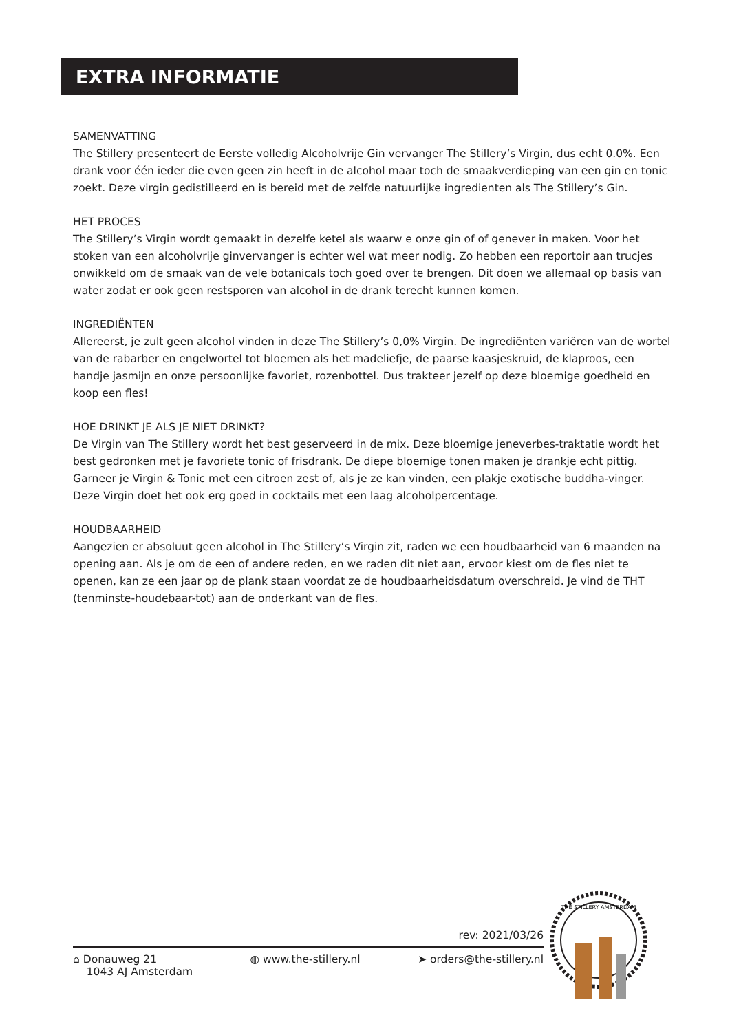EXTRA INFORMATIE
SAMENVATTING
The Stillery presenteert de Eerste volledig Alcoholvrije Gin vervanger The Stillery’s Virgin, dus echt 0.0%. Een drank voor één ieder die even geen zin heeft in de alcohol maar toch de smaakverdieping van een gin en tonic zoekt. Deze virgin gedistilleerd en is bereid met de zelfde natuurlijke ingredienten als The Stillery’s Gin.
HET PROCES
The Stillery’s Virgin wordt gemaakt in dezelfe ketel als waarw e onze gin of of genever in maken. Voor het stoken van een alcoholvrije ginvervanger is echter wel wat meer nodig. Zo hebben een reportoir aan trucjes onwikkeld om de smaak van de vele botanicals toch goed over te brengen. Dit doen we allemaal op basis van water zodat er ook geen restsporen van alcohol in de drank terecht kunnen komen.
INGREDIËNTEN
Allereerst, je zult geen alcohol vinden in deze The Stillery’s 0,0% Virgin. De ingrediënten variëren van de wortel van de rabarber en engelwortel tot bloemen als het madeliefje, de paarse kaasjeskruid, de klaproos, een handje jasmijn en onze persoonlijke favoriet, rozenbottel. Dus trakteer jezelf op deze bloemige goedheid en koop een fles!
HOE DRINKT JE ALS JE NIET DRINKT?
De Virgin van The Stillery wordt het best geserveerd in de mix. Deze bloemige jeneverbes-traktatie wordt het best gedronken met je favoriete tonic of frisdrank. De diepe bloemige tonen maken je drankje echt pittig. Garneer je Virgin & Tonic met een citroen zest of, als je ze kan vinden, een plakje exotische buddha-vinger. Deze Virgin doet het ook erg goed in cocktails met een laag alcoholpercentage.
HOUDBAARHEID
Aangezien er absoluut geen alcohol in The Stillery’s Virgin zit, raden we een houdbaarheid van 6 maanden na opening aan. Als je om de een of andere reden, en we raden dit niet aan, ervoor kiest om de fles niet te openen, kan ze een jaar op de plank staan voordat ze de houdbaarheidsdatum overschreid. Je vind de THT (tenminste-houdebaar-tot) aan de onderkant van de fles.
rev: 2021/03/26
⌂ Donauweg 21
1043 AJ Amsterdam
◍ www.the-stillery.nl ➤ orders@the-stillery.nl
THE STILLERY AMSTERDAM